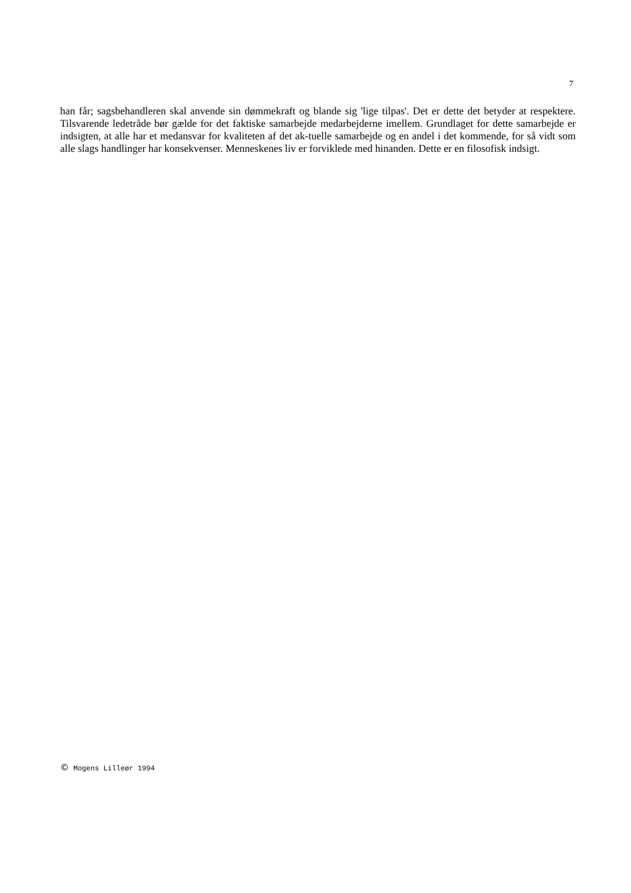7
han får; sagsbehandleren skal anvende sin dømmekraft og blande sig 'lige tilpas'. Det er dette det betyder at respektere. Tilsvarende ledetråde bør gælde for det faktiske samarbejde medarbejderne imellem. Grundlaget for dette samarbejde er indsigten, at alle har et medansvar for kvaliteten af det ak-tuelle samarbejde og en andel i det kommende, for så vidt som alle slags handlinger har konsekvenser. Menneskenes liv er forviklede med hinanden. Dette er en filosofisk indsigt.
© Mogens Lilleør 1994